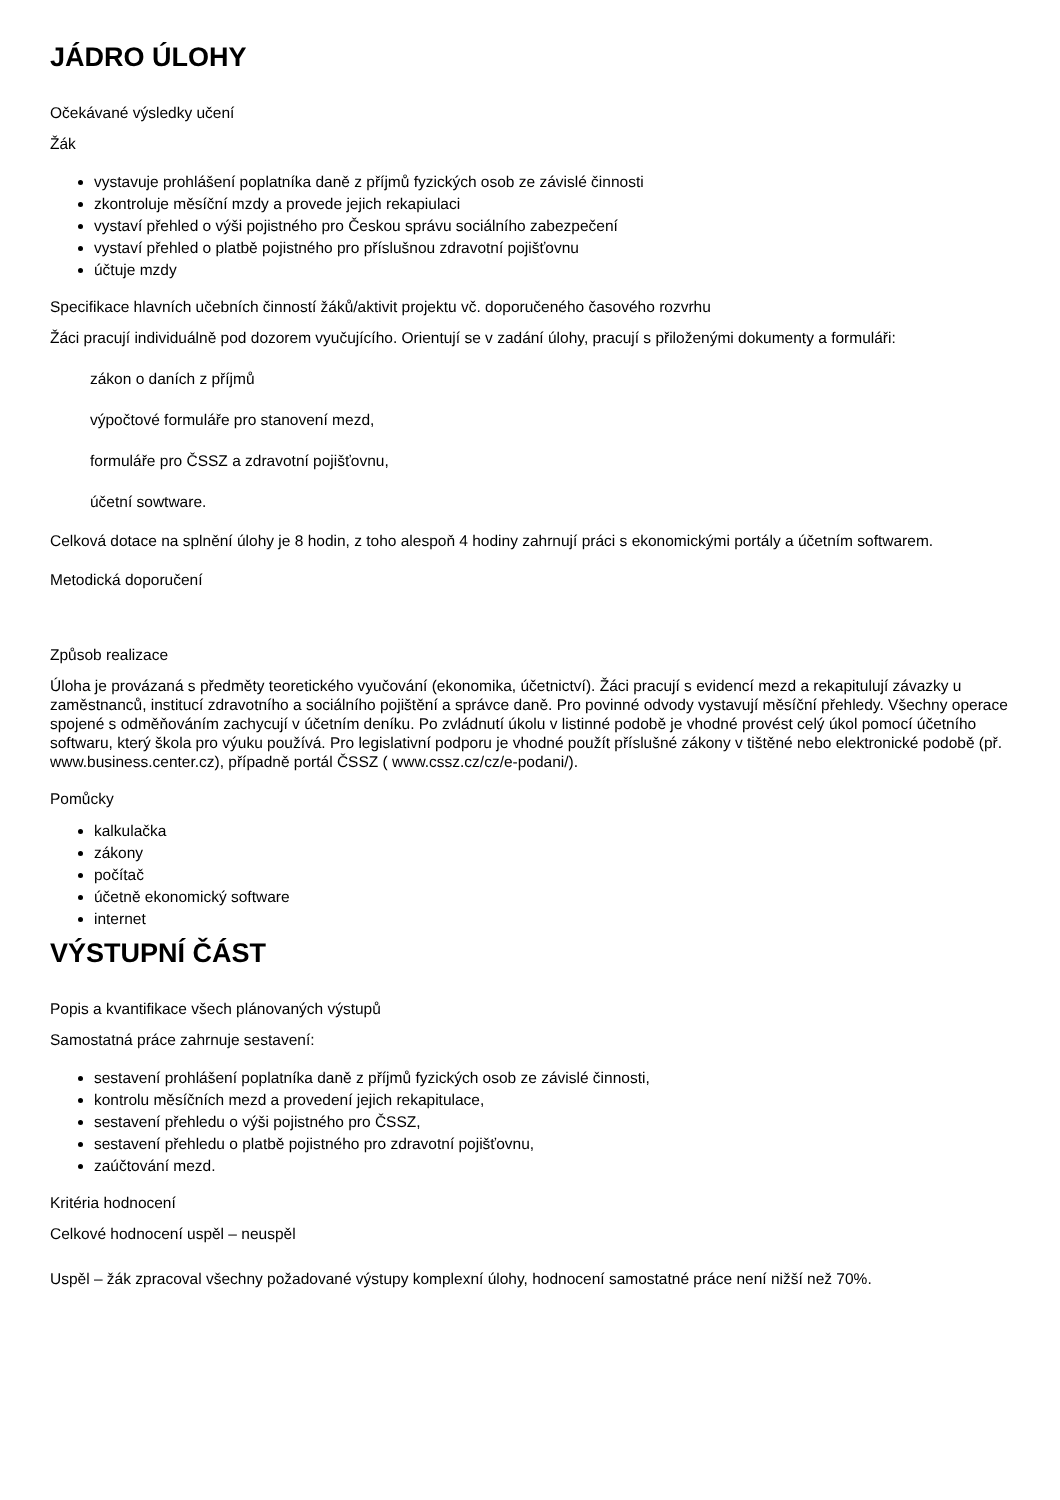JÁDRO ÚLOHY
Očekávané výsledky učení
Žák
vystavuje prohlášení poplatníka daně z příjmů fyzických osob ze závislé činnosti
zkontroluje měsíční mzdy a provede jejich rekapiulaci
vystaví přehled o výši pojistného pro Českou správu sociálního zabezpečení
vystaví přehled o platbě pojistného pro příslušnou zdravotní pojišťovnu
účtuje mzdy
Specifikace hlavních učebních činností žáků/aktivit projektu vč. doporučeného časového rozvrhu
Žáci pracují individuálně pod dozorem vyučujícího. Orientují se v zadání úlohy, pracují s přiloženými dokumenty a formuláři:
zákon o daních z příjmů
výpočtové formuláře pro stanovení mezd,
formuláře pro ČSSZ a zdravotní pojišťovnu,
účetní sowtware.
Celková dotace na splnění úlohy je 8 hodin, z toho alespoň 4 hodiny zahrnují práci s ekonomickými portály a účetním softwarem.
Metodická doporučení
Způsob realizace
Úloha je provázaná s předměty teoretického vyučování (ekonomika, účetnictví). Žáci pracují s evidencí mezd a rekapitulují závazky u zaměstnanců, institucí zdravotního a sociálního pojištění a správce daně. Pro povinné odvody vystavují měsíční přehledy. Všechny operace spojené s odměňováním zachycují v účetním deníku. Po zvládnutí úkolu v listinné podobě je vhodné provést celý úkol pomocí účetního softwaru, který škola pro výuku používá. Pro legislativní podporu je vhodné použít příslušné zákony v tištěné nebo elektronické podobě (př. www.business.center.cz), případně portál ČSSZ ( www.cssz.cz/cz/e-podani/).
Pomůcky
kalkulačka
zákony
počítač
účetně ekonomický software
internet
VÝSTUPNÍ ČÁST
Popis a kvantifikace všech plánovaných výstupů
Samostatná práce zahrnuje sestavení:
sestavení prohlášení poplatníka daně z příjmů fyzických osob ze závislé činnosti,
kontrolu měsíčních mezd a provedení jejich rekapitulace,
sestavení přehledu o výši pojistného pro ČSSZ,
sestavení přehledu o platbě pojistného pro zdravotní pojišťovnu,
zaúčtování mezd.
Kritéria hodnocení
Celkové hodnocení uspěl – neuspěl
Uspěl – žák zpracoval všechny požadované výstupy komplexní úlohy, hodnocení samostatné práce není nižší než 70%.